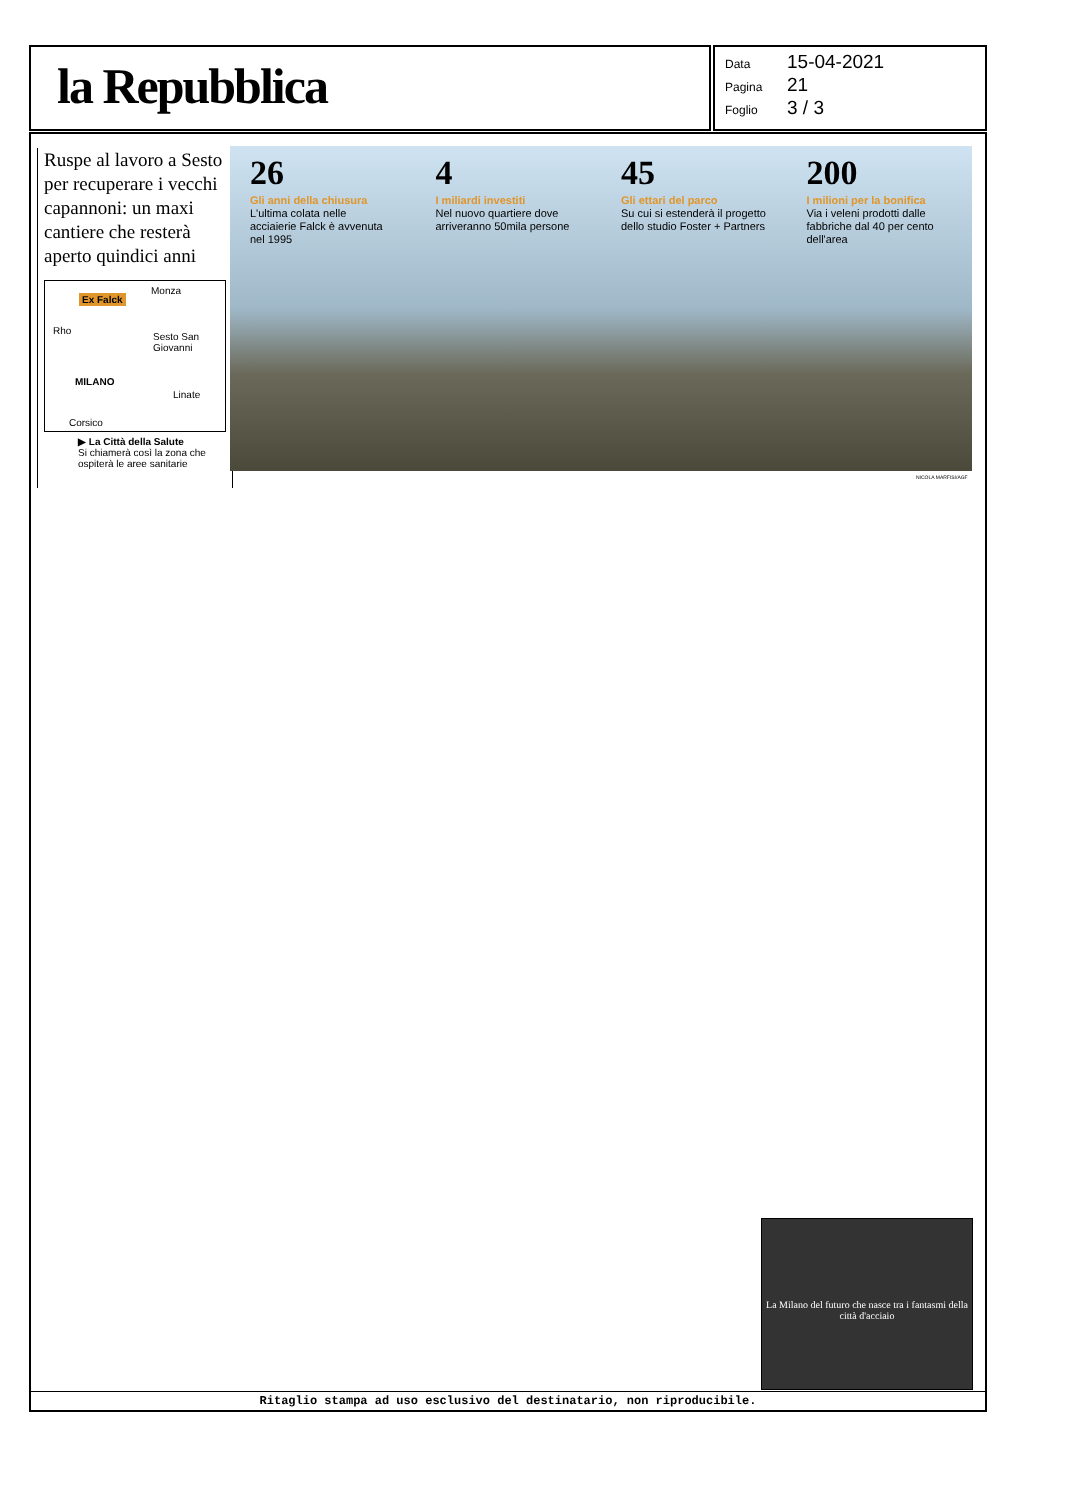la Repubblica
Data 15-04-2021
Pagina 21
Foglio 3 / 3
Ruspe al lavoro a Sesto per recuperare i vecchi capannoni: un maxi cantiere che resterà aperto quindici anni
Ex Falck
Monza
Rho
Sesto San Giovanni
MILANO
Linate
Corsico
▶ La Città della Salute
Si chiamerà così la zona che ospiterà le aree sanitarie
26
Gli anni della chiusura
L'ultima colata nelle acciaierie Falck è avvenuta nel 1995
4
I miliardi investiti
Nel nuovo quartiere dove arriveranno 50mila persone
45
Gli ettari del parco
Su cui si estenderà il progetto dello studio Foster + Partners
200
I milioni per la bonifica
Via i veleni prodotti dalle fabbriche dal 40 per cento dell'area
NICOLA MARFISI/AGF
La Milano del futuro che nasce tra i fantasmi della città d'acciaio
Ritaglio stampa ad uso esclusivo del destinatario, non riproducibile.